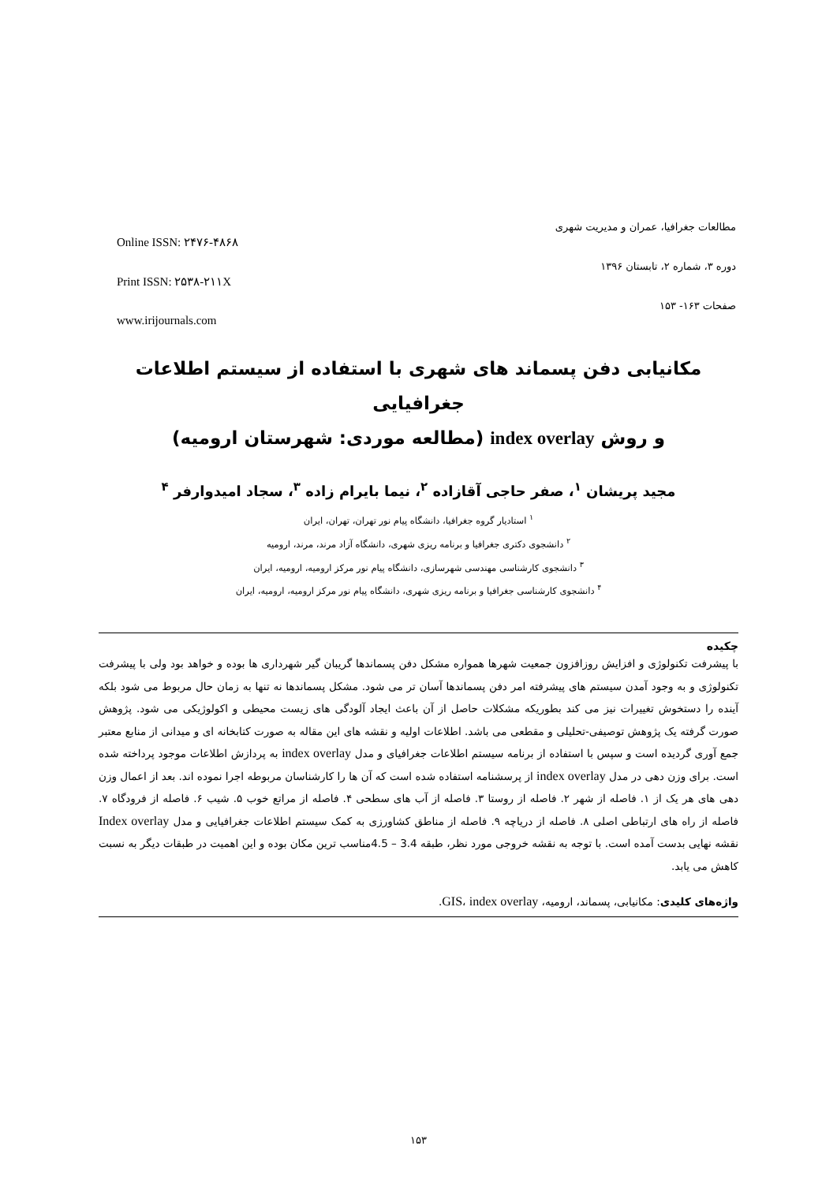Online ISSN: ۲۴۷۶-۴۸۶۸
Print ISSN: ۲۵۳۸-۲۱۱X
www.irijournals.com
مطالعات جغرافیا، عمران و مدیریت شهری
دوره ۳، شماره ۲، تابستان ۱۳۹۶
صفحات ۱۶۳- ۱۵۳
مکانیابی دفن پسماند های شهری با استفاده از سیستم اطلاعات جغرافیایی
و روش index overlay (مطالعه موردی: شهرستان ارومیه)
مجید پریشان <sup>۱</sup>، صفر حاجی آقازاده <sup>۲</sup>، نیما بایرام زاده <sup>۳</sup>، سجاد امیدوارفر <sup>۴</sup>
<sup>۱</sup> استادیار گروه جغرافیا، دانشگاه پیام نور تهران، تهران، ایران
<sup>۲</sup> دانشجوی دکتری جغرافیا و برنامه ریزی شهری، دانشگاه آزاد مرند، مرند، ارومیه
<sup>۳</sup> دانشجوی کارشناسی مهندسی شهرسازی، دانشگاه پیام نور مرکز ارومیه، ارومیه، ایران
<sup>۴</sup> دانشجوی کارشناسی جغرافیا و برنامه ریزی شهری، دانشگاه پیام نور مرکز ارومیه، ارومیه، ایران
چکیده
با پیشرفت تکنولوژی و افزایش روزافزون جمعیت شهرها همواره مشکل دفن پسماندها گریبان گیر شهرداری ها بوده و خواهد بود ولی با پیشرفت تکنولوژی و به وجود آمدن سیستم های پیشرفته امر دفن پسماندها آسان تر می شود. مشکل پسماندها نه تنها به زمان حال مربوط می شود بلکه آینده را دستخوش تغییرات نیز می کند بطوریکه مشکلات حاصل از آن باعث ایجاد آلودگی های زیست محیطی و اکولوژیکی می شود. پژوهش صورت گرفته یک پژوهش توصیفی-تحلیلی و مقطعی می باشد. اطلاعات اولیه و نقشه های این مقاله به صورت کتابخانه ای و میدانی از منابع معتبر جمع آوری گردیده است و سپس با استفاده از برنامه سیستم اطلاعات جغرافیای و مدل index overlay به پردازش اطلاعات موجود پرداخته شده است. برای وزن دهی در مدل index overlay از پرسشنامه استفاده شده است که آن ها را کارشناسان مربوطه اجرا نموده اند. بعد از اعمال وزن دهی های هر یک از ۱. فاصله از شهر ۲. فاصله از روستا ۳. فاصله از آب های سطحی ۴. فاصله از مراتع خوب ۵. شیب ۶. فاصله از فرودگاه ۷. فاصله از راه های ارتباطی اصلی ۸. فاصله از دریاچه ۹. فاصله از مناطق کشاورزی به کمک سیستم اطلاعات جغرافیایی و مدل Index overlay نقشه نهایی بدست آمده است. با توجه به نقشه خروجی مورد نظر، طبقه 3.4 – 4.5مناسب ترین مکان بوده و این اهمیت در طبقات دیگر به نسبت کاهش می یابد.
واژه‌های کلیدی: مکانیابی، پسماند، ارومیه، GIS، index overlay.
۱۵۳